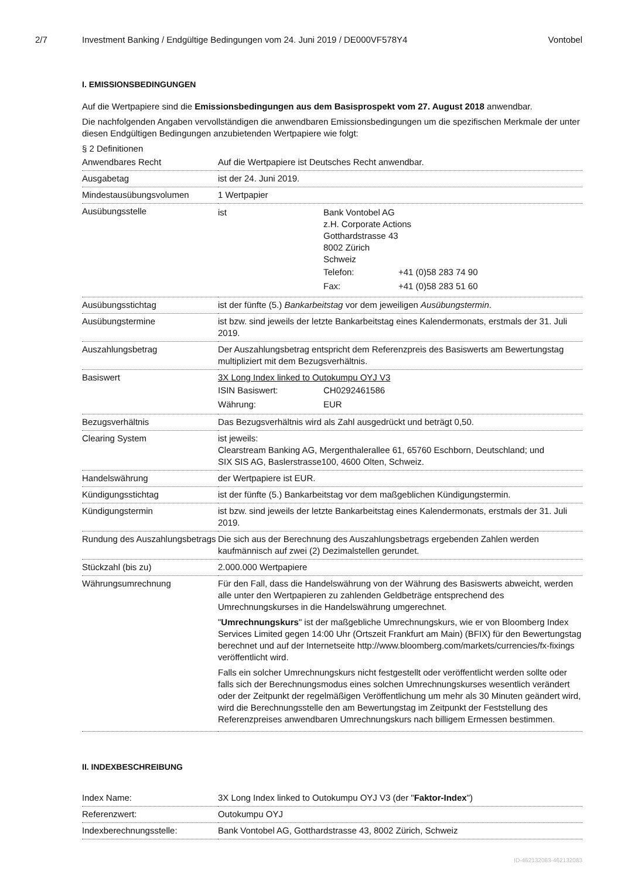2/7 Investment Banking / Endgültige Bedingungen vom 24. Juni 2019 / DE000VF578Y4
Vontobel
I. EMISSIONSBEDINGUNGEN
Auf die Wertpapiere sind die Emissionsbedingungen aus dem Basisprospekt vom 27. August 2018 anwendbar.
Die nachfolgenden Angaben vervollständigen die anwendbaren Emissionsbedingungen um die spezifischen Merkmale der unter diesen Endgültigen Bedingungen anzubietenden Wertpapiere wie folgt:
§ 2 Definitionen
| Anwendbares Recht | Auf die Wertpapiere ist Deutsches Recht anwendbar. |
| Ausgabetag | ist der 24. Juni 2019. |
| Mindestausübungsvolumen | 1 Wertpapier |
| Ausübungsstelle | / ist / Bank Vontobel AG z.H. Corporate Actions Gotthardstrasse 43 8002 Zürich Schweiz / Telefon: / +41 (0)58 283 74 90 / / Fax: / +41 (0)58 283 51 60 / / |
| Ausübungsstichtag | ist der fünfte (5.) Bankarbeitstag vor dem jeweiligen Ausübungstermin . |
| Ausübungstermine | ist bzw. sind jeweils der letzte Bankarbeitstag eines Kalendermonats, erstmals der 31. Juli 2019. |
| Auszahlungsbetrag | Der Auszahlungsbetrag entspricht dem Referenzpreis des Basiswerts am Bewertungstag multipliziert mit dem Bezugsverhältnis. |
| Basiswert | 3X Long Index linked to Outokumpu OYJ V3 / ISIN Basiswert: / CH0292461586 / / Währung: / EUR / |
| Bezugsverhältnis | Das Bezugsverhältnis wird als Zahl ausgedrückt und beträgt 0,50. |
| Clearing System | ist jeweils: Clearstream Banking AG, Mergenthalerallee 61, 65760 Eschborn, Deutschland; und SIX SIS AG, Baslerstrasse100, 4600 Olten, Schweiz. |
| Handelswährung | der Wertpapiere ist EUR. |
| Kündigungsstichtag | ist der fünfte (5.) Bankarbeitstag vor dem maßgeblichen Kündigungstermin. |
| Kündigungstermin | ist bzw. sind jeweils der letzte Bankarbeitstag eines Kalendermonats, erstmals der 31. Juli 2019. |
| Rundung des Auszahlungsbetrags | Die sich aus der Berechnung des Auszahlungsbetrags ergebenden Zahlen werden kaufmännisch auf zwei (2) Dezimalstellen gerundet. |
| Stückzahl (bis zu) | 2.000.000 Wertpapiere |
| Währungsumrechnung | Für den Fall, dass die Handelswährung von der Währung des Basiswerts abweicht, werden alle unter den Wertpapieren zu zahlenden Geldbeträge entsprechend des Umrechnungskurses in die Handelswährung umgerechnet. " Umrechnungskurs " ist der maßgebliche Umrechnungskurs, wie er von Bloomberg Index Services Limited gegen 14:00 Uhr (Ortszeit Frankfurt am Main) (BFIX) für den Bewertungstag berechnet und auf der Internetseite http://www.bloomberg.com/markets/currencies/fx-fixings veröffentlicht wird. Falls ein solcher Umrechnungskurs nicht festgestellt oder veröffentlicht werden sollte oder falls sich der Berechnungsmodus eines solchen Umrechnungskurses wesentlich verändert oder der Zeitpunkt der regelmäßigen Veröffentlichung um mehr als 30 Minuten geändert wird, wird die Berechnungsstelle den am Bewertungstag im Zeitpunkt der Feststellung des Referenzpreises anwendbaren Umrechnungskurs nach billigem Ermessen bestimmen. |
II. INDEXBESCHREIBUNG
| Index Name: | 3X Long Index linked to Outokumpu OYJ V3 (der " Faktor-Index ") |
| Referenzwert: | Outokumpu OYJ |
| Indexberechnungsstelle: | Bank Vontobel AG, Gotthardstrasse 43, 8002 Zürich, Schweiz |
ID-462132083-462132083